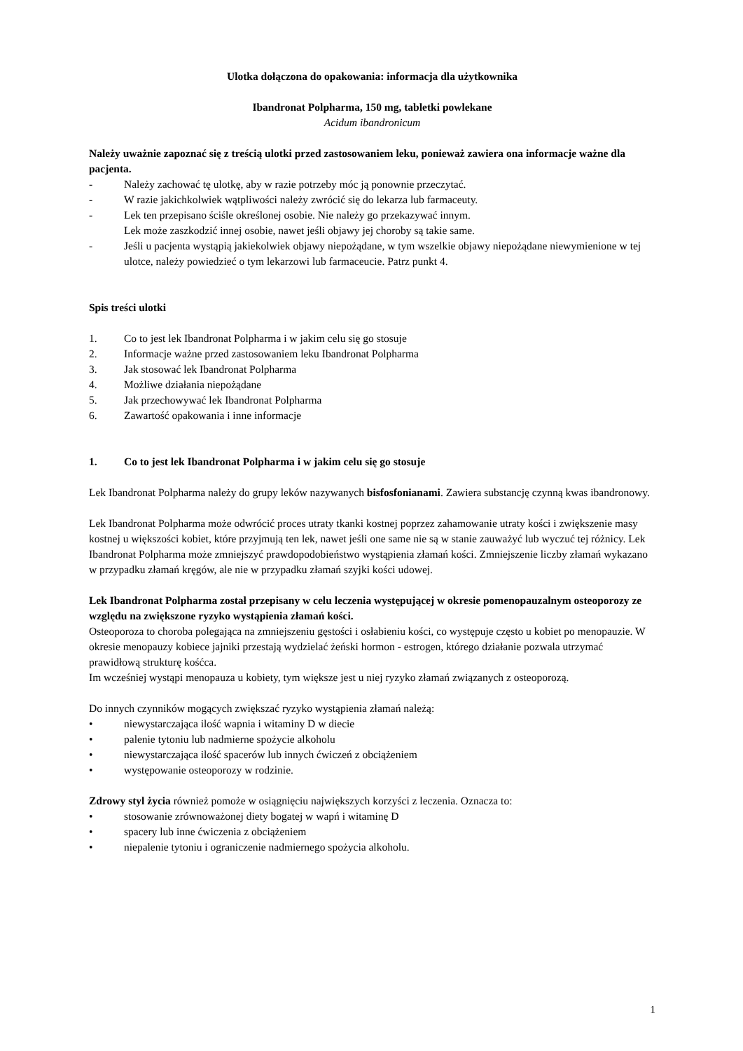Ulotka dołączona do opakowania: informacja dla użytkownika
Ibandronat Polpharma, 150 mg, tabletki powlekane
Acidum ibandronicum
Należy uważnie zapoznać się z treścią ulotki przed zastosowaniem leku, ponieważ zawiera ona informacje ważne dla pacjenta.
- Należy zachować tę ulotkę, aby w razie potrzeby móc ją ponownie przeczytać.
- W razie jakichkolwiek wątpliwości należy zwrócić się do lekarza lub farmaceuty.
- Lek ten przepisano ściśle określonej osobie. Nie należy go przekazywać innym.
Lek może zaszkodzić innej osobie, nawet jeśli objawy jej choroby są takie same.
- Jeśli u pacjenta wystąpią jakiekolwiek objawy niepożądane, w tym wszelkie objawy niepożądane niewymienione w tej ulotce, należy powiedzieć o tym lekarzowi lub farmaceucie. Patrz punkt 4.
Spis treści ulotki
1. Co to jest lek Ibandronat Polpharma i w jakim celu się go stosuje
2. Informacje ważne przed zastosowaniem leku Ibandronat Polpharma
3. Jak stosować lek Ibandronat Polpharma
4. Możliwe działania niepożądane
5. Jak przechowywać lek Ibandronat Polpharma
6. Zawartość opakowania i inne informacje
1. Co to jest lek Ibandronat Polpharma i w jakim celu się go stosuje
Lek Ibandronat Polpharma należy do grupy leków nazywanych bisfosfonianami. Zawiera substancję czynną kwas ibandronowy.
Lek Ibandronat Polpharma może odwrócić proces utraty tkanki kostnej poprzez zahamowanie utraty kości i zwiększenie masy kostnej u większości kobiet, które przyjmują ten lek, nawet jeśli one same nie są w stanie zauważyć lub wyczuć tej różnicy. Lek Ibandronat Polpharma może zmniejszyć prawdopodobieństwo wystąpienia złamań kości. Zmniejszenie liczby złamań wykazano w przypadku złamań kręgów, ale nie w przypadku złamań szyjki kości udowej.
Lek Ibandronat Polpharma został przepisany w celu leczenia występującej w okresie pomenopauzalnym osteoporozy ze względu na zwiększone ryzyko wystąpienia złamań kości.
Osteoporoza to choroba polegająca na zmniejszeniu gęstości i osłabieniu kości, co występuje często u kobiet po menopauzie. W okresie menopauzy kobiece jajniki przestają wydzielać żeński hormon - estrogen, którego działanie pozwala utrzymać prawidłową strukturę kośćca.
Im wcześniej wystąpi menopauza u kobiety, tym większe jest u niej ryzyko złamań związanych z osteoporozą.
Do innych czynników mogących zwiększać ryzyko wystąpienia złamań należą:
• niewystarczająca ilość wapnia i witaminy D w diecie
• palenie tytoniu lub nadmierne spożycie alkoholu
• niewystarczająca ilość spacerów lub innych ćwiczeń z obciążeniem
• występowanie osteoporozy w rodzinie.
Zdrowy styl życia również pomoże w osiągnięciu największych korzyści z leczenia. Oznacza to:
• stosowanie zrównoważonej diety bogatej w wapń i witaminę D
• spacery lub inne ćwiczenia z obciążeniem
• niepalenie tytoniu i ograniczenie nadmiernego spożycia alkoholu.
1